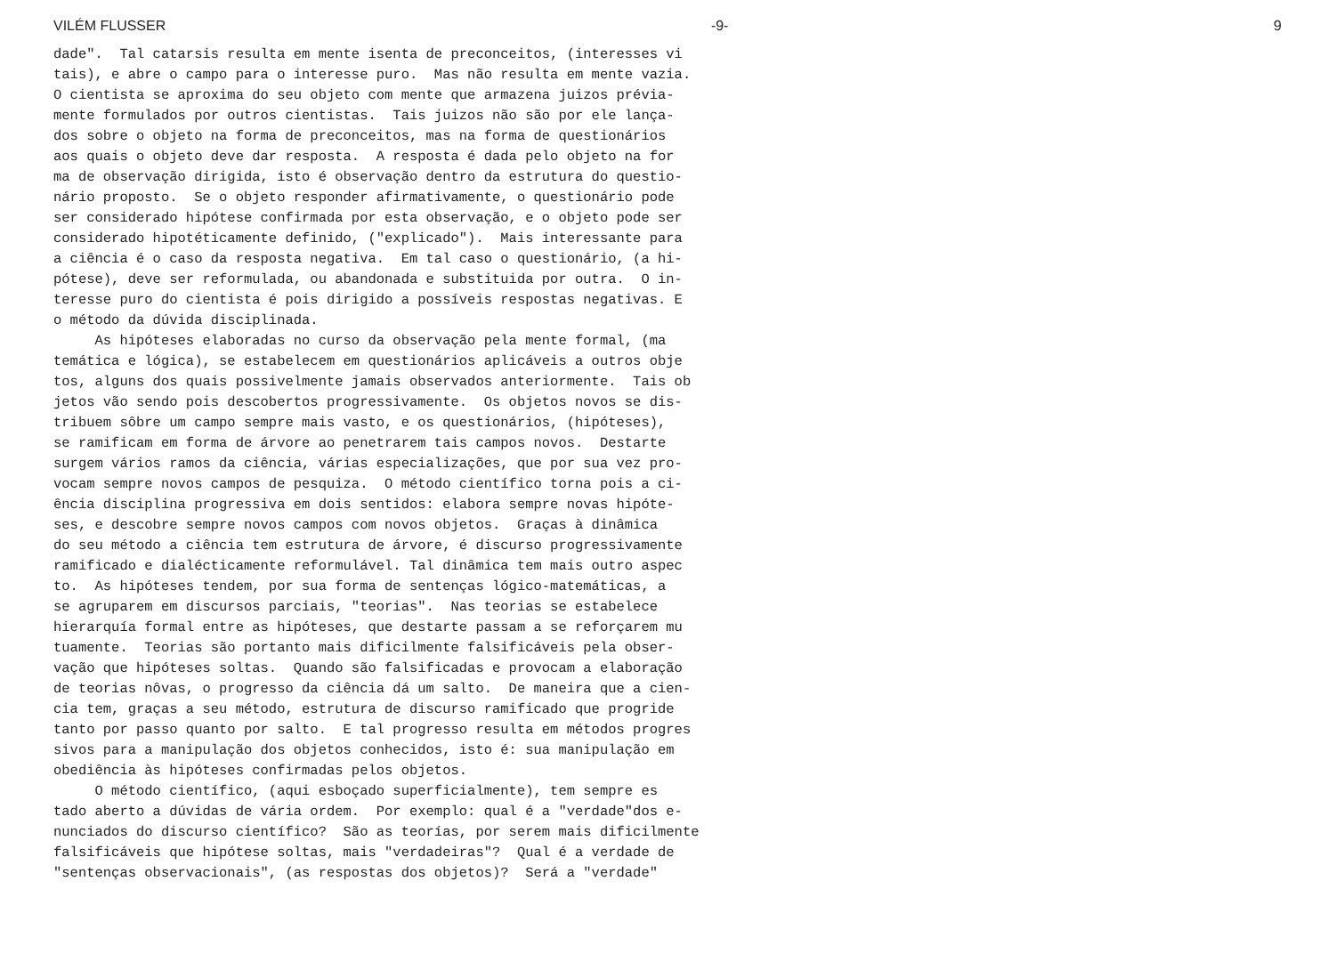VILÉM FLUSSER -9- 9
dade". Tal catarsis resulta em mente isenta de preconceitos, (interesses vi
tais), e abre o campo para o interesse puro. Mas não resulta em mente vazia.
O cientista se aproxima do seu objeto com mente que armazena juizos prévia-
mente formulados por outros cientistas. Tais juizos não são por ele lança-
dos sobre o objeto na forma de preconceitos, mas na forma de questionários
aos quais o objeto deve dar resposta. A resposta é dada pelo objeto na for
ma de observação dirigida, isto é observação dentro da estrutura do questio-
nário proposto. Se o objeto responder afirmativamente, o questionário pode
ser considerado hipótese confirmada por esta observação, e o objeto pode ser
considerado hipotéticamente definido, ("explicado"). Mais interessante para
a ciência é o caso da resposta negativa. Em tal caso o questionário, (a hi-
pótese), deve ser reformulada, ou abandonada e substituida por outra. O in-
teresse puro do cientista é pois dirigido a possíveis respostas negativas. E
o método da dúvida disciplinada.
As hipóteses elaboradas no curso da observação pela mente formal, (ma
temática e lógica), se estabelecem em questionários aplicáveis a outros obje
tos, alguns dos quais possivelmente jamais observados anteriormente. Tais ob
jetos vão sendo pois descobertos progressivamente. Os objetos novos se dis-
tribuem sôbre um campo sempre mais vasto, e os questionários, (hipóteses),
se ramificam em forma de árvore ao penetrarem tais campos novos. Destarte
surgem vários ramos da ciência, várias especializações, que por sua vez pro-
vocam sempre novos campos de pesquiza. O método científico torna pois a ci-
ência disciplina progressiva em dois sentidos: elabora sempre novas hipóte-
ses, e descobre sempre novos campos com novos objetos. Graças à dinâmica
do seu método a ciência tem estrutura de árvore, é discurso progressivamente
ramificado e dialécticamente reformulável. Tal dinâmica tem mais outro aspec
to. As hipóteses tendem, por sua forma de sentenças lógico-matemáticas, a
se agruparem em discursos parciais, "teorias". Nas teorias se estabelece
hierarquía formal entre as hipóteses, que destarte passam a se reforçarem mu
tuamente. Teorias são portanto mais dificilmente falsificáveis pela obser-
vação que hipóteses soltas. Quando são falsificadas e provocam a elaboração
de teorias nôvas, o progresso da ciência dá um salto. De maneira que a cien-
cia tem, graças a seu método, estrutura de discurso ramificado que progride
tanto por passo quanto por salto. E tal progresso resulta em métodos progres
sivos para a manipulação dos objetos conhecidos, isto é: sua manipulação em
obediência às hipóteses confirmadas pelos objetos.
O método científico, (aqui esboçado superficialmente), tem sempre es
tado aberto a dúvidas de vária ordem. Por exemplo: qual é a "verdade"dos e-
nunciados do discurso científico? São as teorías, por serem mais dificilmente
falsificáveis que hipótese soltas, mais "verdadeiras"? Qual é a verdade de
"sentenças observacionais", (as respostas dos objetos)? Será a "verdade"